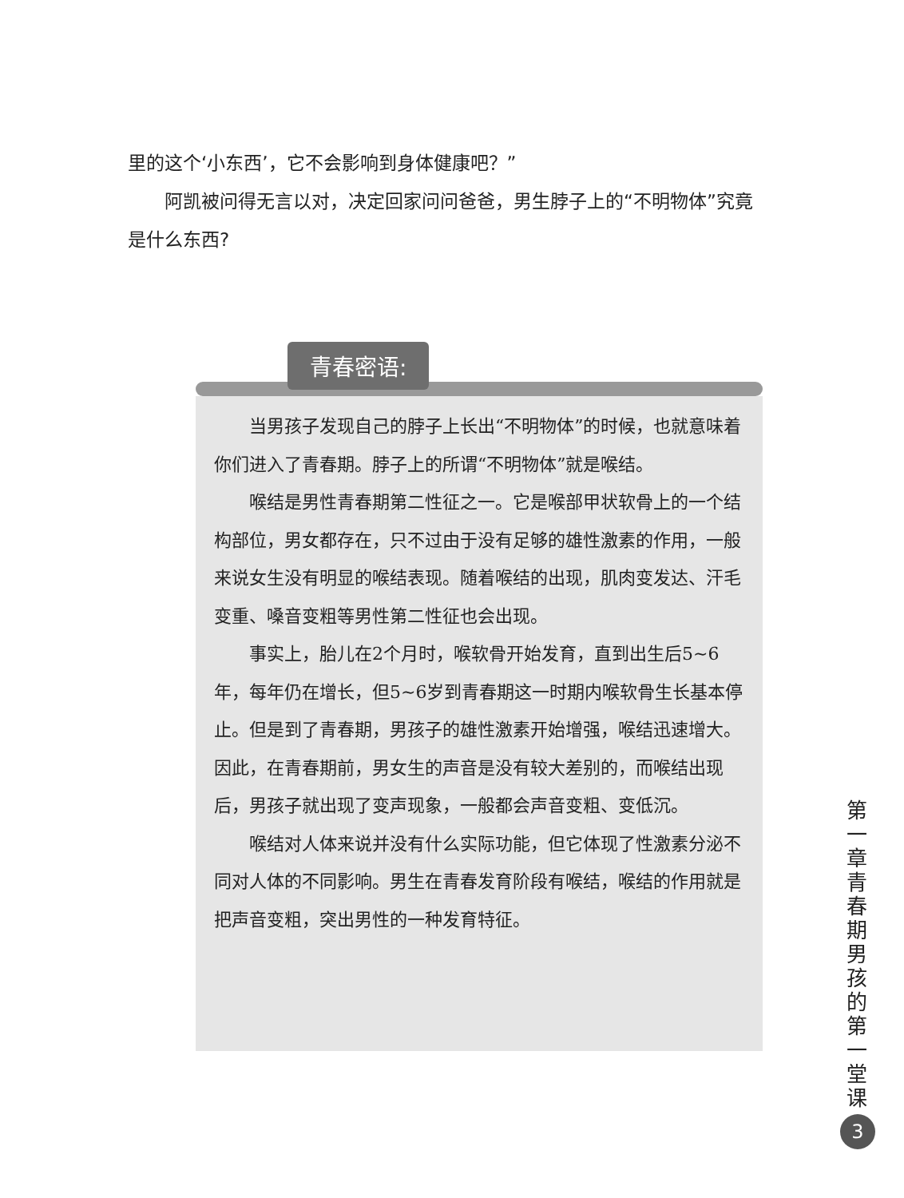里的这个‘小东西’，它不会影响到身体健康吧？”
　　阿凯被问得无言以对，决定回家问问爸爸，男生脖子上的“不明物体”究竟是什么东西?
青春密语:
当男孩子发现自己的脖子上长出“不明物体”的时候，也就意味着你们进入了青春期。脖子上的所谓“不明物体”就是喉结。
喉结是男性青春期第二性征之一。它是喉部甲状软骨上的一个结构部位，男女都存在，只不过由于没有足够的雄性激素的作用，一般来说女生没有明显的喉结表现。随着喉结的出现，肌肉变发达、汗毛变重、嗓音变粗等男性第二性征也会出现。
事实上，胎儿在2个月时，喉软骨开始发育，直到出生后5~6年，每年仍在增长，但5~6岁到青春期这一时期内喉软骨生长基本停止。但是到了青春期，男孩子的雄性激素开始增强，喉结迅速增大。因此，在青春期前，男女生的声音是没有较大差别的，而喉结出现后，男孩子就出现了变声现象，一般都会声音变粗、变低沉。
喉结对人体来说并没有什么实际功能，但它体现了性激素分泌不同对人体的不同影响。男生在青春发育阶段有喉结，喉结的作用就是把声音变粗，突出男性的一种发育特征。
第一章 青春期男孩的第一堂课
3